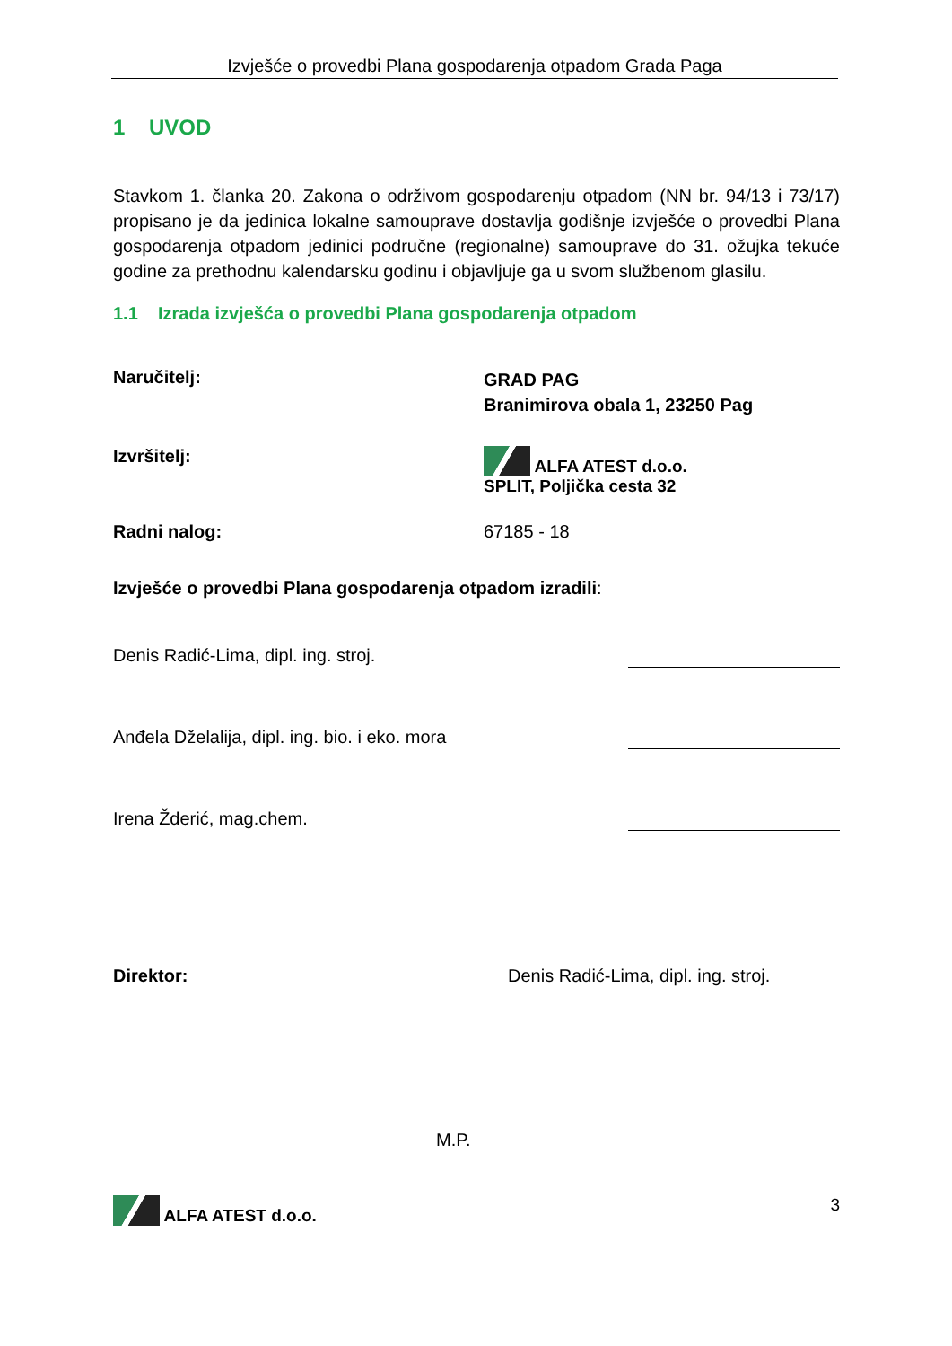Izvješće o provedbi Plana gospodarenja otpadom Grada Paga
1 UVOD
Stavkom 1. članka 20. Zakona o održivom gospodarenju otpadom (NN br. 94/13 i 73/17) propisano je da jedinica lokalne samouprave dostavlja godišnje izvješće o provedbi Plana gospodarenja otpadom jedinici područne (regionalne) samouprave do 31. ožujka tekuće godine za prethodnu kalendarsku godinu i objavljuje ga u svom službenom glasilu.
1.1 Izrada izvješća o provedbi Plana gospodarenja otpadom
Naručitelj:
GRAD PAG
Branimirova obala 1, 23250 Pag
Izvršitelj: ALFA ATEST d.o.o.
SPLIT, Poljička cesta 32
Radni nalog: 67185 - 18
Izvješće o provedbi Plana gospodarenja otpadom izradili:
Denis Radić-Lima, dipl. ing. stroj.
Anđela Dželalija, dipl. ing. bio. i eko. mora
Irena Žderić, mag.chem.
Direktor: Denis Radić-Lima, dipl. ing. stroj.
M.P.
ALFA ATEST d.o.o. 3